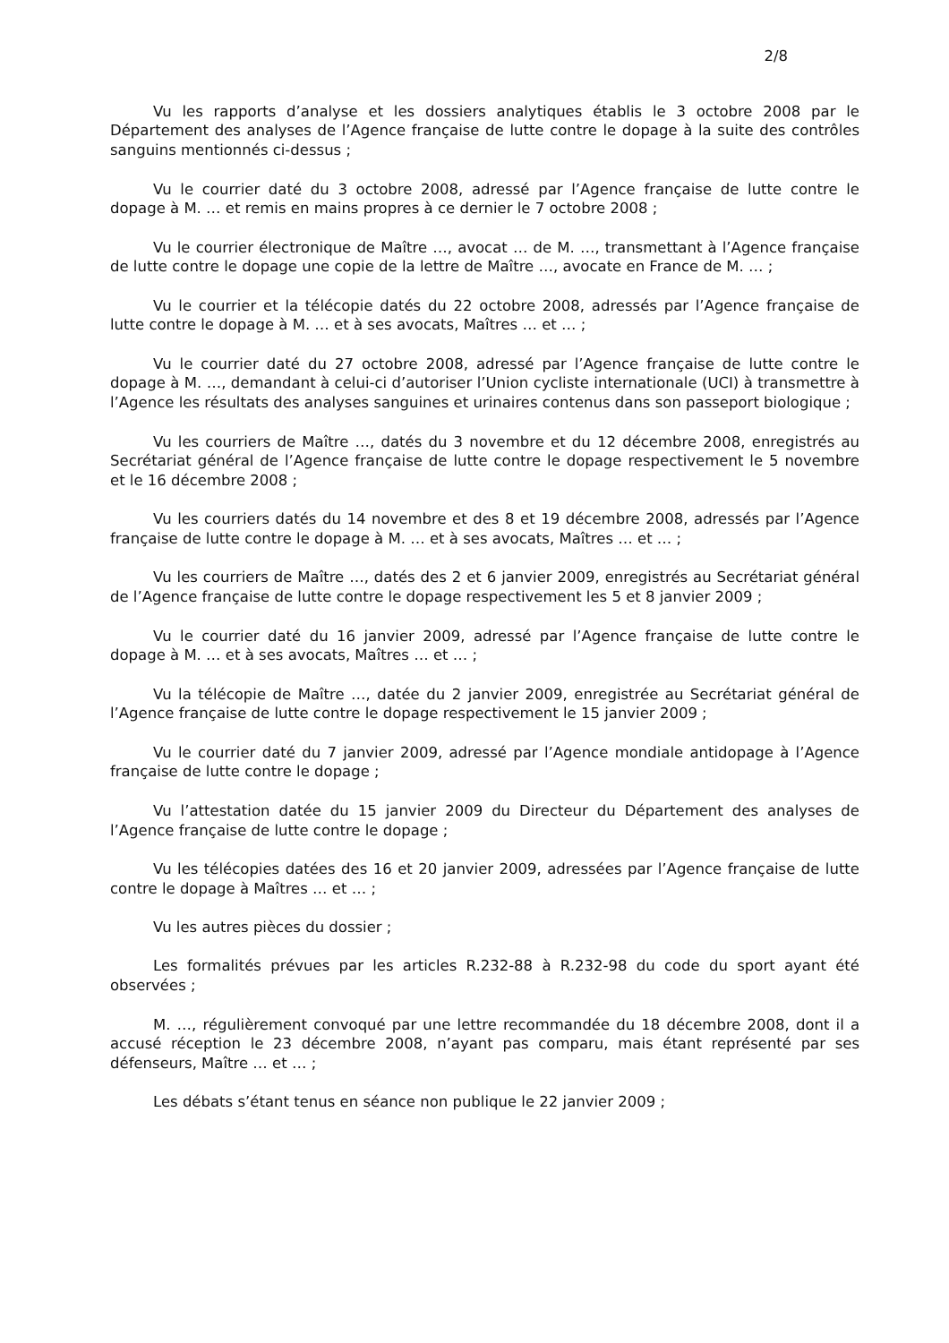2/8
Vu les rapports d’analyse et les dossiers analytiques établis le 3 octobre 2008 par le Département des analyses de l’Agence française de lutte contre le dopage à la suite des contrôles sanguins mentionnés ci-dessus ;
Vu le courrier daté du 3 octobre 2008, adressé par l’Agence française de lutte contre le dopage à M. … et remis en mains propres à ce dernier le 7 octobre 2008 ;
Vu le courrier électronique de Maître …, avocat … de M. …, transmettant à l’Agence française de lutte contre le dopage une copie de la lettre de Maître …, avocate en France de M. … ;
Vu le courrier et la télécopie datés du 22 octobre 2008, adressés par l’Agence française de lutte contre le dopage à M. … et à ses avocats, Maîtres … et … ;
Vu le courrier daté du 27 octobre 2008, adressé par l’Agence française de lutte contre le dopage à M. …, demandant à celui-ci d’autoriser l’Union cycliste internationale (UCI) à transmettre à l’Agence les résultats des analyses sanguines et urinaires contenus dans son passeport biologique ;
Vu les courriers de Maître …, datés du 3 novembre et du 12 décembre 2008, enregistrés au Secrétariat général de l’Agence française de lutte contre le dopage respectivement le 5 novembre et le 16 décembre 2008 ;
Vu les courriers datés du 14 novembre et des 8 et 19 décembre 2008, adressés par l’Agence française de lutte contre le dopage à M. … et à ses avocats, Maîtres … et … ;
Vu les courriers de Maître …, datés des 2 et 6 janvier 2009, enregistrés au Secrétariat général de l’Agence française de lutte contre le dopage respectivement les 5 et 8 janvier 2009 ;
Vu le courrier daté du 16 janvier 2009, adressé par l’Agence française de lutte contre le dopage à M. … et à ses avocats, Maîtres … et … ;
Vu la télécopie de Maître …, datée du 2 janvier 2009, enregistrée au Secrétariat général de l’Agence française de lutte contre le dopage respectivement le 15 janvier 2009 ;
Vu le courrier daté du 7 janvier 2009, adressé par l’Agence mondiale antidopage à l’Agence française de lutte contre le dopage ;
Vu l’attestation datée du 15 janvier 2009 du Directeur du Département des analyses de l’Agence française de lutte contre le dopage ;
Vu les télécopies datées des 16 et 20 janvier 2009, adressées par l’Agence française de lutte contre le dopage à Maîtres … et … ;
Vu les autres pièces du dossier ;
Les formalités prévues par les articles R.232-88 à R.232-98 du code du sport ayant été observées ;
M. …, régulièrement convoqué par une lettre recommandée du 18 décembre 2008, dont il a accusé réception le 23 décembre 2008, n’ayant pas comparu, mais étant représenté par ses défenseurs, Maître … et … ;
Les débats s’étant tenus en séance non publique le 22 janvier 2009 ;